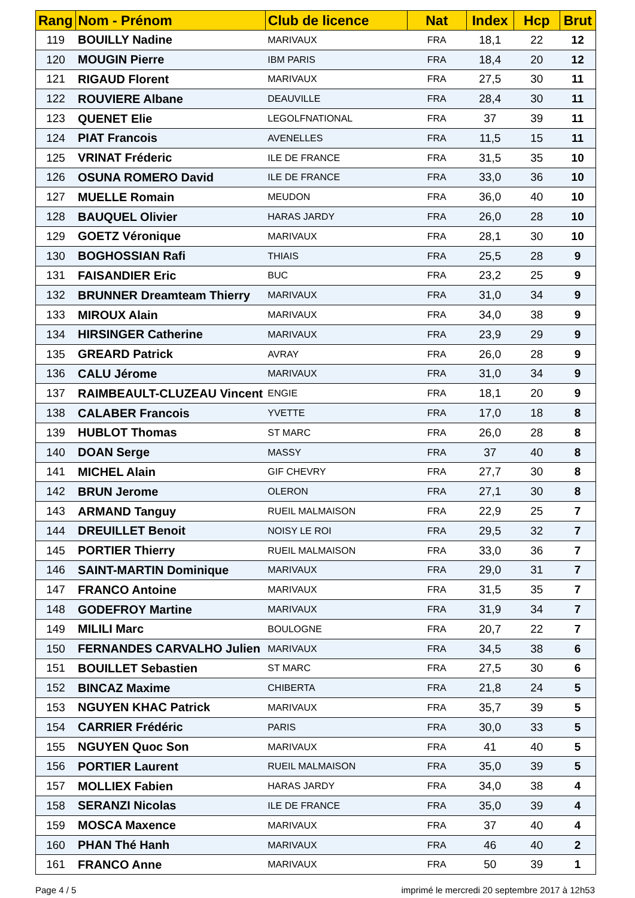| Rang | Nom - Prénom | Club de licence | Nat | Index | Hcp | Brut |
| --- | --- | --- | --- | --- | --- | --- |
| 119 | BOUILLY Nadine | MARIVAUX | FRA | 18,1 | 22 | 12 |
| 120 | MOUGIN Pierre | IBM PARIS | FRA | 18,4 | 20 | 12 |
| 121 | RIGAUD Florent | MARIVAUX | FRA | 27,5 | 30 | 11 |
| 122 | ROUVIERE Albane | DEAUVILLE | FRA | 28,4 | 30 | 11 |
| 123 | QUENET Elie | LEGOLFNATIONAL | FRA | 37 | 39 | 11 |
| 124 | PIAT Francois | AVENELLES | FRA | 11,5 | 15 | 11 |
| 125 | VRINAT Fréderic | ILE DE FRANCE | FRA | 31,5 | 35 | 10 |
| 126 | OSUNA ROMERO David | ILE DE FRANCE | FRA | 33,0 | 36 | 10 |
| 127 | MUELLE Romain | MEUDON | FRA | 36,0 | 40 | 10 |
| 128 | BAUQUEL Olivier | HARAS JARDY | FRA | 26,0 | 28 | 10 |
| 129 | GOETZ Véronique | MARIVAUX | FRA | 28,1 | 30 | 10 |
| 130 | BOGHOSSIAN Rafi | THIAIS | FRA | 25,5 | 28 | 9 |
| 131 | FAISANDIER Eric | BUC | FRA | 23,2 | 25 | 9 |
| 132 | BRUNNER Dreamteam Thierry | MARIVAUX | FRA | 31,0 | 34 | 9 |
| 133 | MIROUX Alain | MARIVAUX | FRA | 34,0 | 38 | 9 |
| 134 | HIRSINGER Catherine | MARIVAUX | FRA | 23,9 | 29 | 9 |
| 135 | GREARD Patrick | AVRAY | FRA | 26,0 | 28 | 9 |
| 136 | CALU Jérome | MARIVAUX | FRA | 31,0 | 34 | 9 |
| 137 | RAIMBEAULT-CLUZEAU Vincent | ENGIE | FRA | 18,1 | 20 | 9 |
| 138 | CALABER Francois | YVETTE | FRA | 17,0 | 18 | 8 |
| 139 | HUBLOT Thomas | ST MARC | FRA | 26,0 | 28 | 8 |
| 140 | DOAN Serge | MASSY | FRA | 37 | 40 | 8 |
| 141 | MICHEL Alain | GIF CHEVRY | FRA | 27,7 | 30 | 8 |
| 142 | BRUN Jerome | OLERON | FRA | 27,1 | 30 | 8 |
| 143 | ARMAND Tanguy | RUEIL MALMAISON | FRA | 22,9 | 25 | 7 |
| 144 | DREUILLET Benoit | NOISY LE ROI | FRA | 29,5 | 32 | 7 |
| 145 | PORTIER Thierry | RUEIL MALMAISON | FRA | 33,0 | 36 | 7 |
| 146 | SAINT-MARTIN Dominique | MARIVAUX | FRA | 29,0 | 31 | 7 |
| 147 | FRANCO Antoine | MARIVAUX | FRA | 31,5 | 35 | 7 |
| 148 | GODEFROY Martine | MARIVAUX | FRA | 31,9 | 34 | 7 |
| 149 | MILILI Marc | BOULOGNE | FRA | 20,7 | 22 | 7 |
| 150 | FERNANDES CARVALHO Julien | MARIVAUX | FRA | 34,5 | 38 | 6 |
| 151 | BOUILLET Sebastien | ST MARC | FRA | 27,5 | 30 | 6 |
| 152 | BINCAZ Maxime | CHIBERTA | FRA | 21,8 | 24 | 5 |
| 153 | NGUYEN KHAC Patrick | MARIVAUX | FRA | 35,7 | 39 | 5 |
| 154 | CARRIER Frédéric | PARIS | FRA | 30,0 | 33 | 5 |
| 155 | NGUYEN Quoc Son | MARIVAUX | FRA | 41 | 40 | 5 |
| 156 | PORTIER Laurent | RUEIL MALMAISON | FRA | 35,0 | 39 | 5 |
| 157 | MOLLIEX Fabien | HARAS JARDY | FRA | 34,0 | 38 | 4 |
| 158 | SERANZI Nicolas | ILE DE FRANCE | FRA | 35,0 | 39 | 4 |
| 159 | MOSCA Maxence | MARIVAUX | FRA | 37 | 40 | 4 |
| 160 | PHAN Thé Hanh | MARIVAUX | FRA | 46 | 40 | 2 |
| 161 | FRANCO Anne | MARIVAUX | FRA | 50 | 39 | 1 |
Page 4 / 5 imprimé le mercredi 20 septembre 2017 à 12h53